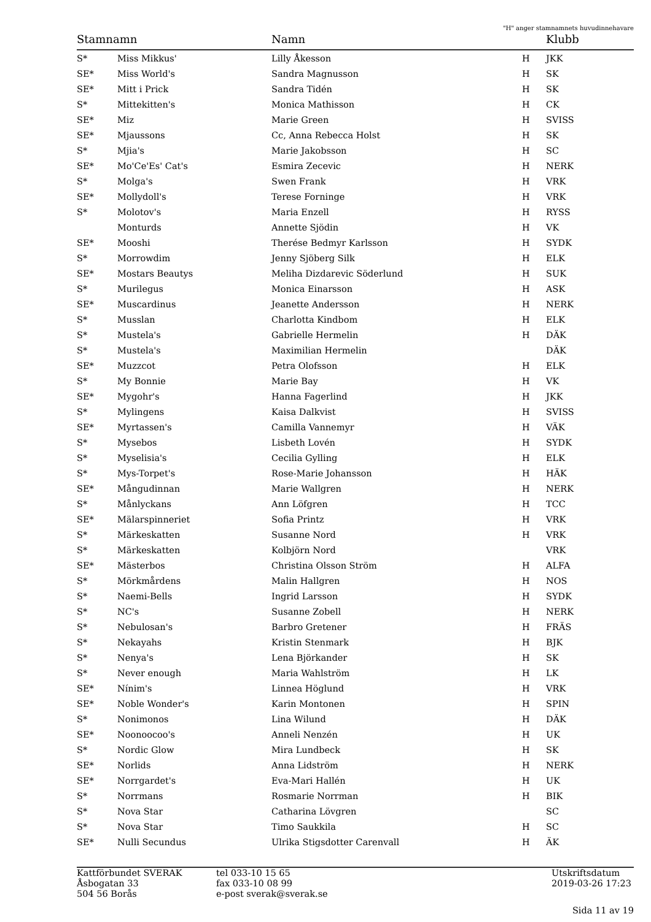"H" anger stamnamnets huvudinnehavare
| Stamnamn | | Namn | | Klubb |
| --- | --- | --- | --- | --- |
| S* | Miss Mikkus' | Lilly Åkesson | H | JKK |
| SE* | Miss World's | Sandra Magnusson | H | SK |
| SE* | Mitt i Prick | Sandra Tidén | H | SK |
| S* | Mittekitten's | Monica Mathisson | H | CK |
| SE* | Miz | Marie Green | H | SVISS |
| SE* | Mjaussons | Cc, Anna Rebecca Holst | H | SK |
| S* | Mjia's | Marie Jakobsson | H | SC |
| SE* | Mo'Ce'Es' Cat's | Esmira Zecevic | H | NERK |
| S* | Molga's | Swen Frank | H | VRK |
| SE* | Mollydoll's | Terese Forninge | H | VRK |
| S* | Molotov's | Maria Enzell | H | RYSS |
| | Monturds | Annette Sjödin | H | VK |
| SE* | Mooshi | Therése Bedmyr Karlsson | H | SYDK |
| S* | Morrowdim | Jenny Sjöberg Silk | H | ELK |
| SE* | Mostars Beautys | Meliha Dizdarevic Söderlund | H | SUK |
| S* | Murilegus | Monica Einarsson | H | ASK |
| SE* | Muscardinus | Jeanette Andersson | H | NERK |
| S* | Musslan | Charlotta Kindbom | H | ELK |
| S* | Mustela's | Gabrielle Hermelin | H | DÄK |
| S* | Mustela's | Maximilian Hermelin | | DÄK |
| SE* | Muzzcot | Petra Olofsson | H | ELK |
| S* | My Bonnie | Marie Bay | H | VK |
| SE* | Mygohr's | Hanna Fagerlind | H | JKK |
| S* | Mylingens | Kaisa Dalkvist | H | SVISS |
| SE* | Myrtassen's | Camilla Vannemyr | H | VÄK |
| S* | Mysebos | Lisbeth Lovén | H | SYDK |
| S* | Myselisia's | Cecilia Gylling | H | ELK |
| S* | Mys-Torpet's | Rose-Marie Johansson | H | HÄK |
| SE* | Mångudinnan | Marie Wallgren | H | NERK |
| S* | Månlyckans | Ann Löfgren | H | TCC |
| SE* | Mälarspinneriet | Sofia Printz | H | VRK |
| S* | Märkeskatten | Susanne Nord | H | VRK |
| S* | Märkeskatten | Kolbjörn Nord | | VRK |
| SE* | Mästerbos | Christina Olsson Ström | H | ALFA |
| S* | Mörkmårdens | Malin Hallgren | H | NOS |
| S* | Naemi-Bells | Ingrid Larsson | H | SYDK |
| S* | NC's | Susanne Zobell | H | NERK |
| S* | Nebulosan's | Barbro Gretener | H | FRÄS |
| S* | Nekayahs | Kristin Stenmark | H | BJK |
| S* | Nenya's | Lena Björkander | H | SK |
| S* | Never enough | Maria Wahlström | H | LK |
| SE* | Nínim's | Linnea Höglund | H | VRK |
| SE* | Noble Wonder's | Karin Montonen | H | SPIN |
| S* | Nonimonos | Lina Wilund | H | DÄK |
| SE* | Noonoocoo's | Anneli Nenzén | H | UK |
| S* | Nordic Glow | Mira Lundbeck | H | SK |
| SE* | Norlids | Anna Lidström | H | NERK |
| SE* | Norrgardet's | Eva-Mari Hallén | H | UK |
| S* | Norrmans | Rosmarie Norrman | H | BIK |
| S* | Nova Star | Catharina Lövgren | | SC |
| S* | Nova Star | Timo Saukkila | H | SC |
| SE* | Nulli Secundus | Ulrika Stigsdotter Carenvall | H | ÄK |
Kattförbundet SVERAK
Åsbogatan 33
504 56 Borås
tel 033-10 15 65
fax 033-10 08 99
e-post sverak@sverak.se
Utskriftsdatum
2019-03-26 17:23
Sida 11 av 19